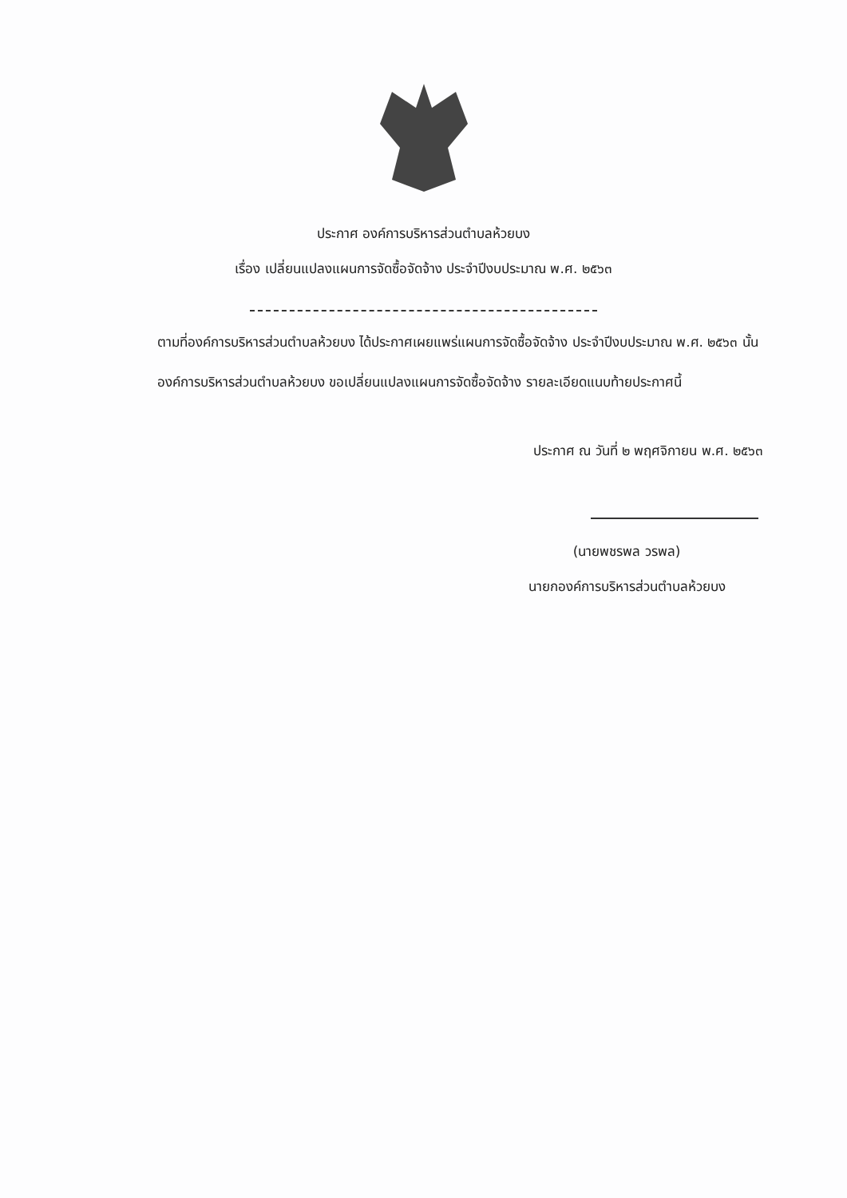ประกาศ องค์การบริหารส่วนตำบลห้วยบง
เรื่อง เปลี่ยนแปลงแผนการจัดซื้อจัดจ้าง ประจำปีงบประมาณ พ.ศ. ๒๕๖๓
ตามที่องค์การบริหารส่วนตำบลห้วยบง ได้ประกาศเผยแพร่แผนการจัดซื้อจัดจ้าง ประจำปีงบประมาณ พ.ศ. ๒๕๖๓ นั้น
องค์การบริหารส่วนตำบลห้วยบง ขอเปลี่ยนแปลงแผนการจัดซื้อจัดจ้าง รายละเอียดแนบท้ายประกาศนี้
ประกาศ ณ วันที่ ๒ พฤศจิกายน พ.ศ. ๒๕๖๓
(นายพชรพล วรพล)
นายกองค์การบริหารส่วนตำบลห้วยบง